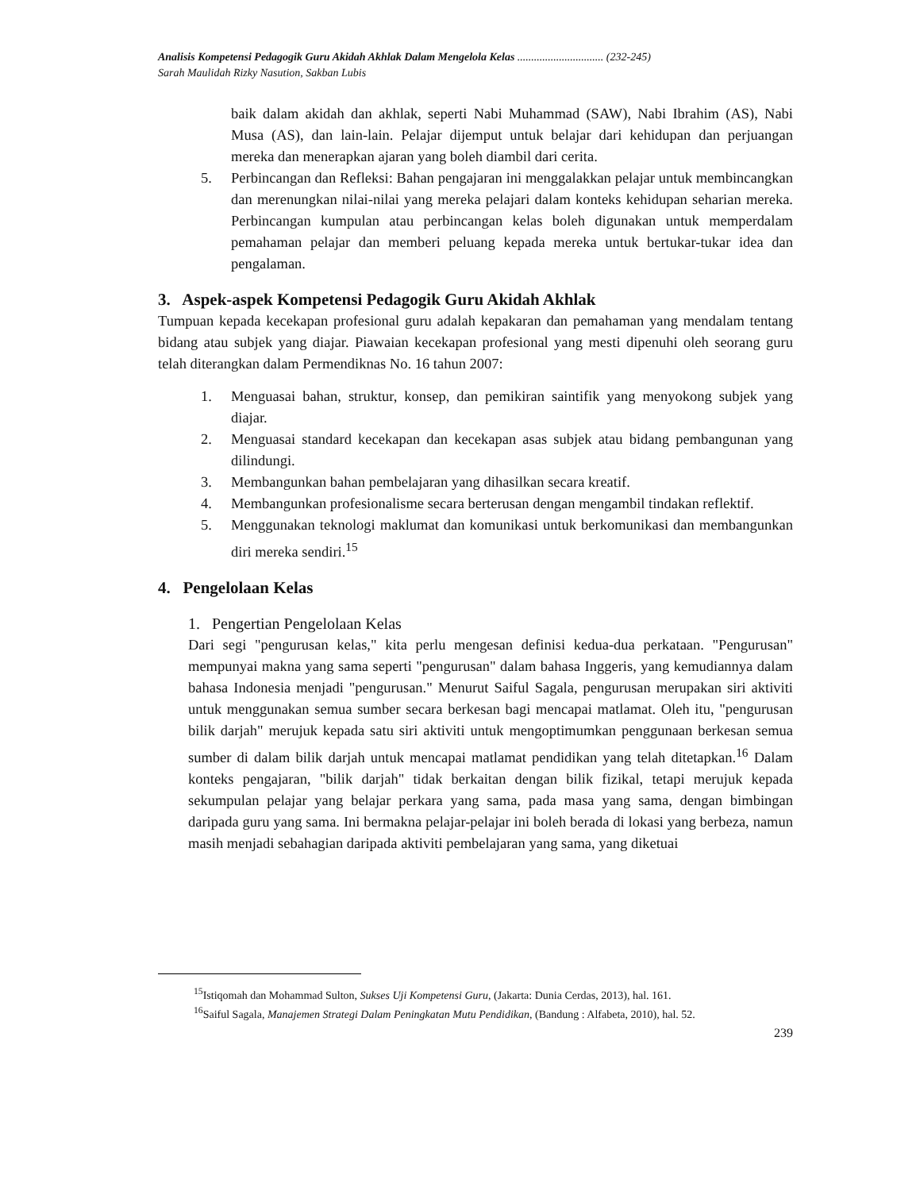Analisis Kompetensi Pedagogik Guru Akidah Akhlak Dalam Mengelola Kelas ............................... (232-245)
Sarah Maulidah Rizky Nasution, Sakban Lubis
baik dalam akidah dan akhlak, seperti Nabi Muhammad (SAW), Nabi Ibrahim (AS), Nabi Musa (AS), dan lain-lain. Pelajar dijemput untuk belajar dari kehidupan dan perjuangan mereka dan menerapkan ajaran yang boleh diambil dari cerita.
5. Perbincangan dan Refleksi: Bahan pengajaran ini menggalakkan pelajar untuk membincangkan dan merenungkan nilai-nilai yang mereka pelajari dalam konteks kehidupan seharian mereka. Perbincangan kumpulan atau perbincangan kelas boleh digunakan untuk memperdalam pemahaman pelajar dan memberi peluang kepada mereka untuk bertukar-tukar idea dan pengalaman.
3. Aspek-aspek Kompetensi Pedagogik Guru Akidah Akhlak
Tumpuan kepada kecekapan profesional guru adalah kepakaran dan pemahaman yang mendalam tentang bidang atau subjek yang diajar. Piawaian kecekapan profesional yang mesti dipenuhi oleh seorang guru telah diterangkan dalam Permendiknas No. 16 tahun 2007:
1. Menguasai bahan, struktur, konsep, dan pemikiran saintifik yang menyokong subjek yang diajar.
2. Menguasai standard kecekapan dan kecekapan asas subjek atau bidang pembangunan yang dilindungi.
3. Membangunkan bahan pembelajaran yang dihasilkan secara kreatif.
4. Membangunkan profesionalisme secara berterusan dengan mengambil tindakan reflektif.
5. Menggunakan teknologi maklumat dan komunikasi untuk berkomunikasi dan membangunkan diri mereka sendiri.<sup>15</sup>
4. Pengelolaan Kelas
1. Pengertian Pengelolaan Kelas
Dari segi "pengurusan kelas," kita perlu mengesan definisi kedua-dua perkataan. "Pengurusan" mempunyai makna yang sama seperti "pengurusan" dalam bahasa Inggeris, yang kemudiannya dalam bahasa Indonesia menjadi "pengurusan." Menurut Saiful Sagala, pengurusan merupakan siri aktiviti untuk menggunakan semua sumber secara berkesan bagi mencapai matlamat. Oleh itu, "pengurusan bilik darjah" merujuk kepada satu siri aktiviti untuk mengoptimumkan penggunaan berkesan semua sumber di dalam bilik darjah untuk mencapai matlamat pendidikan yang telah ditetapkan.<sup>16</sup> Dalam konteks pengajaran, "bilik darjah" tidak berkaitan dengan bilik fizikal, tetapi merujuk kepada sekumpulan pelajar yang belajar perkara yang sama, pada masa yang sama, dengan bimbingan daripada guru yang sama. Ini bermakna pelajar-pelajar ini boleh berada di lokasi yang berbeza, namun masih menjadi sebahagian daripada aktiviti pembelajaran yang sama, yang diketuai
<sup>15</sup> Istiqomah dan Mohammad Sulton, Sukses Uji Kompetensi Guru, (Jakarta: Dunia Cerdas, 2013), hal. 161.
<sup>16</sup> Saiful Sagala, Manajemen Strategi Dalam Peningkatan Mutu Pendidikan, (Bandung : Alfabeta, 2010), hal. 52.
239